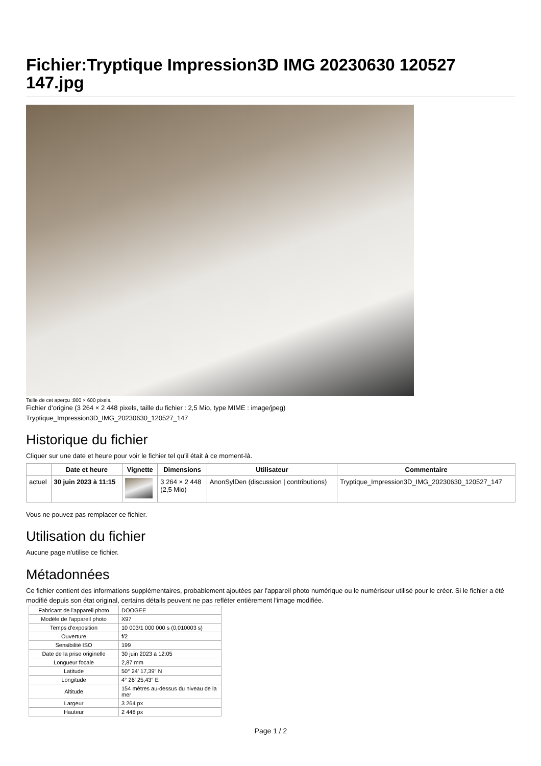Fichier:Tryptique Impression3D IMG 20230630 120527 147.jpg
Taille de cet aperçu :800 × 600 pixels.
Fichier d’origine (3 264 × 2 448 pixels, taille du fichier : 2,5 Mio, type MIME : image/jpeg)
Tryptique_Impression3D_IMG_20230630_120527_147
Historique du fichier
Cliquer sur une date et heure pour voir le fichier tel qu'il était à ce moment-là.
| | Date et heure | Vignette | Dimensions | Utilisateur | Commentaire |
| --- | --- | --- | --- | --- | --- |
| actuel | 30 juin 2023 à 11:15 | | 3 264 × 2 448 (2,5 Mio) | AnonSylDen (discussion / contributions) | Tryptique_Impression3D_IMG_20230630_120527_147 |
Vous ne pouvez pas remplacer ce fichier.
Utilisation du fichier
Aucune page n'utilise ce fichier.
Métadonnées
Ce fichier contient des informations supplémentaires, probablement ajoutées par l'appareil photo numérique ou le numériseur utilisé pour le créer. Si le fichier a été modifié depuis son état original, certains détails peuvent ne pas refléter entièrement l'image modifiée.
| Fabricant de l'appareil photo | DOOGEE |
| Modèle de l'appareil photo | X97 |
| Temps d'exposition | 10 003/1 000 000 s (0,010003 s) |
| Ouverture | f/2 |
| Sensibilité ISO | 199 |
| Date de la prise originelle | 30 juin 2023 à 12:05 |
| Longueur focale | 2,87 mm |
| Latitude | 50° 24′ 17,39″ N |
| Longitude | 4° 26′ 25,43″ E |
| Altitude | 154 mètres au-dessus du niveau de la mer |
| Largeur | 3 264 px |
| Hauteur | 2 448 px |
Page 1 / 2